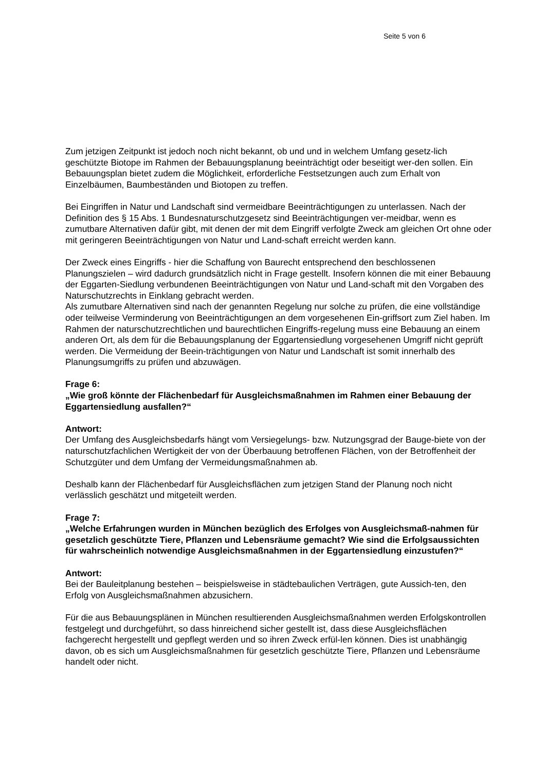Seite 5 von 6
Zum jetzigen Zeitpunkt ist jedoch noch nicht bekannt, ob und und in welchem Umfang gesetz-lich geschützte Biotope im Rahmen der Bebauungsplanung beeinträchtigt oder beseitigt wer-den sollen. Ein Bebauungsplan bietet zudem die Möglichkeit, erforderliche Festsetzungen auch zum Erhalt von Einzelbäumen, Baumbeständen und Biotopen zu treffen.
Bei Eingriffen in Natur und Landschaft sind vermeidbare Beeinträchtigungen zu unterlassen. Nach der Definition des § 15 Abs. 1 Bundesnaturschutzgesetz sind Beeinträchtigungen ver-meidbar, wenn es zumutbare Alternativen dafür gibt, mit denen der mit dem Eingriff verfolgte Zweck am gleichen Ort ohne oder mit geringeren Beeinträchtigungen von Natur und Land-schaft erreicht werden kann.
Der Zweck eines Eingriffs - hier die Schaffung von Baurecht entsprechend den beschlossenen Planungszielen – wird dadurch grundsätzlich nicht in Frage gestellt. Insofern können die mit einer Bebauung der Eggarten-Siedlung verbundenen Beeinträchtigungen von Natur und Land-schaft mit den Vorgaben des Naturschutzrechts in Einklang gebracht werden.
Als zumutbare Alternativen sind nach der genannten Regelung nur solche zu prüfen, die eine vollständige oder teilweise Verminderung von Beeinträchtigungen an dem vorgesehenen Ein-griffsort zum Ziel haben. Im Rahmen der naturschutzrechtlichen und baurechtlichen Eingriffs-regelung muss eine Bebauung an einem anderen Ort, als dem für die Bebauungsplanung der Eggartensiedlung vorgesehenen Umgriff nicht geprüft werden. Die Vermeidung der Beein-trächtigungen von Natur und Landschaft ist somit innerhalb des Planungsumgriffs zu prüfen und abzuwägen.
Frage 6:
„Wie groß könnte der Flächenbedarf für Ausgleichsmaßnahmen im Rahmen einer Bebauung der Eggartensiedlung ausfallen?“
Antwort:
Der Umfang des Ausgleichsbedarfs hängt vom Versiegelungs- bzw. Nutzungsgrad der Bauge-biete von der naturschutzfachlichen Wertigkeit der von der Überbauung betroffenen Flächen, von der Betroffenheit der Schutzgüter und dem Umfang der Vermeidungsmaßnahmen ab.
Deshalb kann der Flächenbedarf für Ausgleichsflächen zum jetzigen Stand der Planung noch nicht verlässlich geschätzt und mitgeteilt werden.
Frage 7:
„Welche Erfahrungen wurden in München bezüglich des Erfolges von Ausgleichsmaß-nahmen für gesetzlich geschützte Tiere, Pflanzen und Lebensräume gemacht? Wie sind die Erfolgsaussichten für wahrscheinlich notwendige Ausgleichsmaßnahmen in der Eggartensiedlung einzustufen?“
Antwort:
Bei der Bauleitplanung bestehen – beispielsweise in städtebaulichen Verträgen, gute Aussich-ten, den Erfolg von Ausgleichsmaßnahmen abzusichern.
Für die aus Bebauungsplänen in München resultierenden Ausgleichsmaßnahmen werden Erfolgskontrollen festgelegt und durchgeführt, so dass hinreichend sicher gestellt ist, dass diese Ausgleichsflächen fachgerecht hergestellt und gepflegt werden und so ihren Zweck erfül-len können. Dies ist unabhängig davon, ob es sich um Ausgleichsmaßnahmen für gesetzlich geschützte Tiere, Pflanzen und Lebensräume handelt oder nicht.